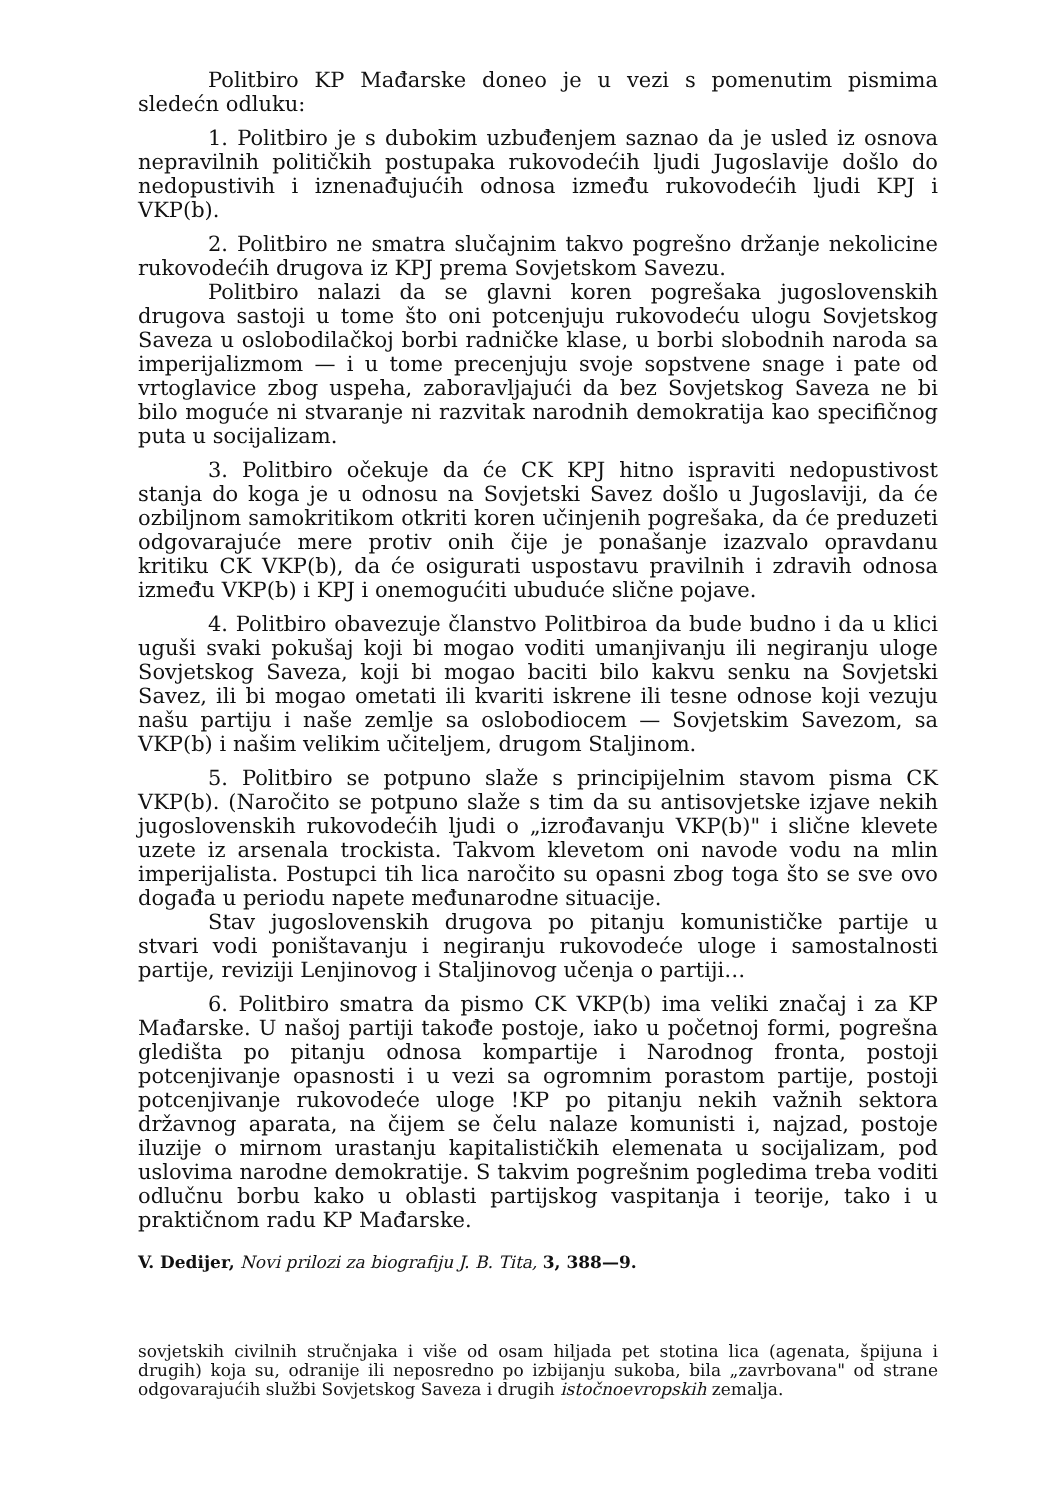Politbiro KP Mađarske doneo je u vezi s pomenutim pismima sledećn odluku:
1. Politbiro je s dubokim uzbuđenjem saznao da je usled iz osnova nepravilnih političkih postupaka rukovodećih ljudi Jugoslavije došlo do nedopustivih i iznenađujućih odnosa između rukovodećih ljudi KPJ i VKP(b).
2. Politbiro ne smatra slučajnim takvo pogrešno držanje nekolicine rukovodećih drugova iz KPJ prema Sovjetskom Savezu.
Politbiro nalazi da se glavni koren pogrešaka jugoslovenskih drugova sastoji u tome što oni potcenjuju rukovodeću ulogu Sovjetskog Saveza u oslobodilačkoj borbi radničke klase, u borbi slobodnih naroda sa imperijalizmom — i u tome precenjuju svoje sopstvene snage i pate od vrtoglavice zbog uspeha, zaboravljajući da bez Sovjetskog Saveza ne bi bilo moguće ni stvaranje ni razvitak narodnih demokratija kao specifičnog puta u socijalizam.
3. Politbiro očekuje da će CK KPJ hitno ispraviti nedopustivost stanja do koga je u odnosu na Sovjetski Savez došlo u Jugoslaviji, da će ozbiljnom samokritikom otkriti koren učinjenih pogrešaka, da će preduzeti odgovarajuće mere protiv onih čije je ponašanje izazvalo opravdanu kritiku CK VKP(b), da će osigurati uspostavu pravilnih i zdravih odnosa između VKP(b) i KPJ i onemogućiti ubuduće slične pojave.
4. Politbiro obavezuje članstvo Politbiroa da bude budno i da u klici uguši svaki pokušaj koji bi mogao voditi umanjivanju ili negiranju uloge Sovjetskog Saveza, koji bi mogao baciti bilo kakvu senku na Sovjetski Savez, ili bi mogao ometati ili kvariti iskrene ili tesne odnose koji vezuju našu partiju i naše zemlje sa oslobodiocem — Sovjetskim Savezom, sa VKP(b) i našim velikim učiteljem, drugom Staljinom.
5. Politbiro se potpuno slaže s principijelnim stavom pisma CK VKP(b). (Naročito se potpuno slaže s tim da su antisovjetske izjave nekih jugoslovenskih rukovodećih ljudi o „izrođavanju VKP(b)" i slične klevete uzete iz arsenala trockista. Takvom klevetom oni navode vodu na mlin imperijalista. Postupci tih lica naročito su opasni zbog toga što se sve ovo događa u periodu napete međunarodne situacije.
Stav jugoslovenskih drugova po pitanju komunističke partije u stvari vodi poništavanju i negiranju rukovodeće uloge i samostalnosti partije, reviziji Lenjinovog i Staljinovog učenja o partiji…
6. Politbiro smatra da pismo CK VKP(b) ima veliki značaj i za KP Mađarske. U našoj partiji takođe postoje, iako u početnoj formi, pogrešna gledišta po pitanju odnosa kompartije i Narodnog fronta, postoji potcenjivanje opasnosti i u vezi sa ogromnim porastom partije, postoji potcenjivanje rukovodeće uloge !KP po pitanju nekih važnih sektora državnog aparata, na čijem se čelu nalaze komunisti i, najzad, postoje iluzije o mirnom urastanju kapitalističkih elemenata u socijalizam, pod uslovima narodne demokratije. S takvim pogrešnim pogledima treba voditi odlučnu borbu kako u oblasti partijskog vaspitanja i teorije, tako i u praktičnom radu KP Mađarske.
V. Dedijer, Novi prilozi za biografiju J. B. Tita, 3, 388—9.
sovjetskih civilnih stručnjaka i više od osam hiljada pet stotina lica (agenata, špijuna i drugih) koja su, odranije ili neposredno po izbijanju sukoba, bila „zavrbovana" od strane odgovarajućih službi Sovjetskog Saveza i drugih istočnoevropskih zemalja.